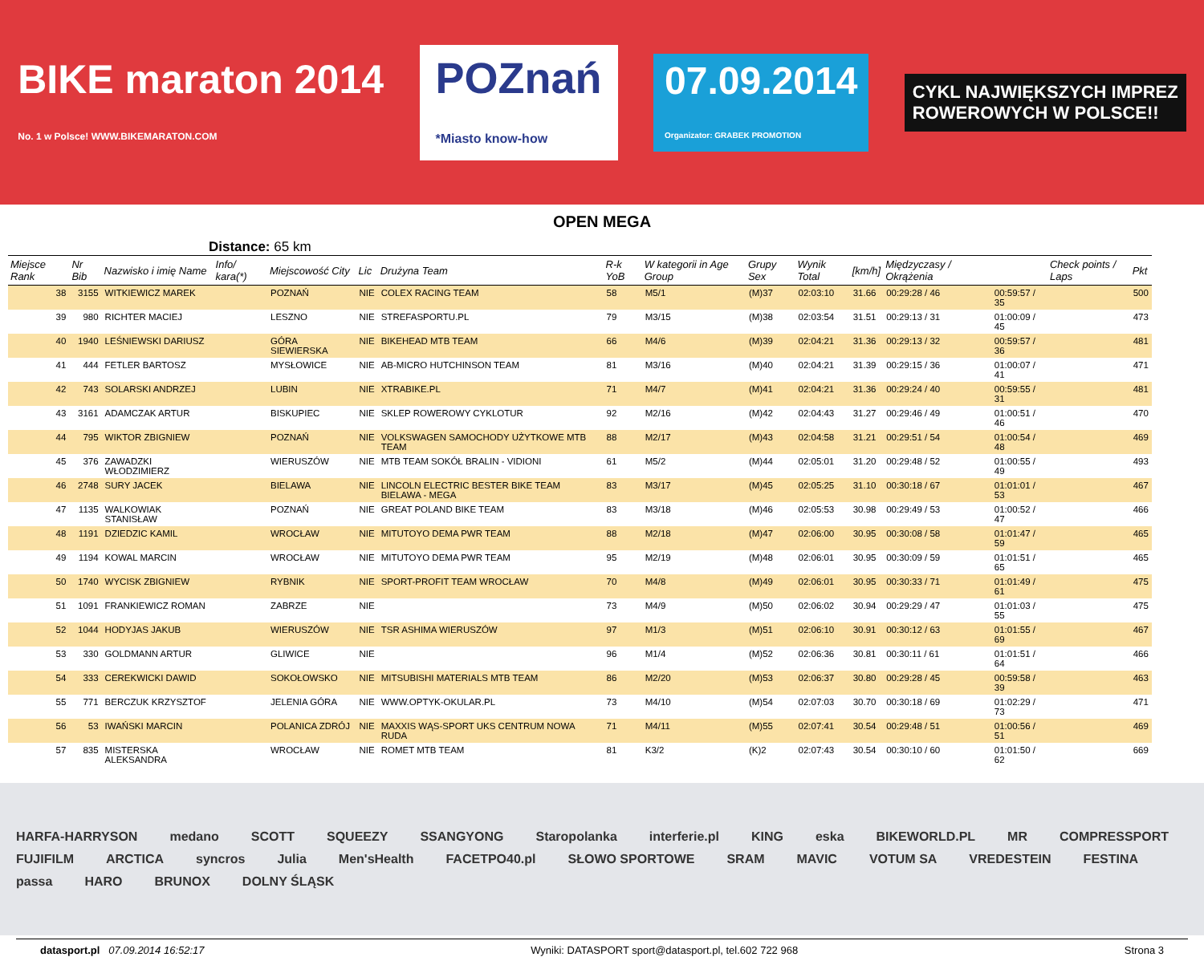BIKE maraton 2014
No. 1 w Polsce! WWW.BIKEMARATON.COM POZnań
*Miasto know-how 07.09.2014
Organizator: GRABEK PROMOTION CYKL NAJWIĘKSZYCH IMPREZ
ROWEROWYCH W POLSCE!!
OPEN MEGA
Distance: 65 km
| Miejsce Rank | Nr Bib | Nazwisko i imię Name | Info/ kara(*) | Miejscowość City | Lic | Drużyna Team | R-k YoB | W kategorii in Age Group | Grupy Sex | Wynik Total | [km/h] | Międzyczasy / Okrążenia | | Check points / Laps | Pkt |
| --- | --- | --- | --- | --- | --- | --- | --- | --- | --- | --- | --- | --- | --- | --- | --- |
| 38 | 3155 | WITKIEWICZ MAREK | | POZNAŃ | NIE | COLEX RACING TEAM | 58 | M5/1 | (M)37 | 02:03:10 | 31.66 | 00:29:28 / 46 | 00:59:57 / 35 | | 500 |
| 39 | 980 | RICHTER MACIEJ | | LESZNO | NIE | STREFASPORTU.PL | 79 | M3/15 | (M)38 | 02:03:54 | 31.51 | 00:29:13 / 31 | 01:00:09 / 45 | | 473 |
| 40 | 1940 | LEŚNIEWSKI DARIUSZ | | GÓRA SIEWIERSKA | NIE | BIKEHEAD MTB TEAM | 66 | M4/6 | (M)39 | 02:04:21 | 31.36 | 00:29:13 / 32 | 00:59:57 / 36 | | 481 |
| 41 | 444 | FETLER BARTOSZ | | MYSŁOWICE | NIE | AB-MICRO HUTCHINSON TEAM | 81 | M3/16 | (M)40 | 02:04:21 | 31.39 | 00:29:15 / 36 | 01:00:07 / 41 | | 471 |
| 42 | 743 | SOLARSKI ANDRZEJ | | LUBIN | NIE | XTRABIKE.PL | 71 | M4/7 | (M)41 | 02:04:21 | 31.36 | 00:29:24 / 40 | 00:59:55 / 31 | | 481 |
| 43 | 3161 | ADAMCZAK ARTUR | | BISKUPIEC | NIE | SKLEP ROWEROWY CYKLOTUR | 92 | M2/16 | (M)42 | 02:04:43 | 31.27 | 00:29:46 / 49 | 01:00:51 / 46 | | 470 |
| 44 | 795 | WIKTOR ZBIGNIEW | | POZNAŃ | NIE | VOLKSWAGEN SAMOCHODY UŻYTKOWE MTB TEAM | 88 | M2/17 | (M)43 | 02:04:58 | 31.21 | 00:29:51 / 54 | 01:00:54 / 48 | | 469 |
| 45 | 376 | ZAWADZKI WŁODZIMIERZ | | WIERUSZÓW | NIE | MTB TEAM SOKÓŁ BRALIN - VIDIONI | 61 | M5/2 | (M)44 | 02:05:01 | 31.20 | 00:29:48 / 52 | 01:00:55 / 49 | | 493 |
| 46 | 2748 | SURY JACEK | | BIELAWA | NIE | LINCOLN ELECTRIC BESTER BIKE TEAM BIELAWA - MEGA | 83 | M3/17 | (M)45 | 02:05:25 | 31.10 | 00:30:18 / 67 | 01:01:01 / 53 | | 467 |
| 47 | 1135 | WALKOWIAK STANISŁAW | | POZNAŃ | NIE | GREAT POLAND BIKE TEAM | 83 | M3/18 | (M)46 | 02:05:53 | 30.98 | 00:29:49 / 53 | 01:00:52 / 47 | | 466 |
| 48 | 1191 | DZIEDZIC KAMIL | | WROCŁAW | NIE | MITUTOYO DEMA PWR TEAM | 88 | M2/18 | (M)47 | 02:06:00 | 30.95 | 00:30:08 / 58 | 01:01:47 / 59 | | 465 |
| 49 | 1194 | KOWAL MARCIN | | WROCŁAW | NIE | MITUTOYO DEMA PWR TEAM | 95 | M2/19 | (M)48 | 02:06:01 | 30.95 | 00:30:09 / 59 | 01:01:51 / 65 | | 465 |
| 50 | 1740 | WYCISK ZBIGNIEW | | RYBNIK | NIE | SPORT-PROFIT TEAM WROCŁAW | 70 | M4/8 | (M)49 | 02:06:01 | 30.95 | 00:30:33 / 71 | 01:01:49 / 61 | | 475 |
| 51 | 1091 | FRANKIEWICZ ROMAN | | ZABRZE | NIE | | 73 | M4/9 | (M)50 | 02:06:02 | 30.94 | 00:29:29 / 47 | 01:01:03 / 55 | | 475 |
| 52 | 1044 | HODYJAS JAKUB | | WIERUSZÓW | NIE | TSR ASHIMA WIERUSZÓW | 97 | M1/3 | (M)51 | 02:06:10 | 30.91 | 00:30:12 / 63 | 01:01:55 / 69 | | 467 |
| 53 | 330 | GOLDMANN ARTUR | | GLIWICE | NIE | | 96 | M1/4 | (M)52 | 02:06:36 | 30.81 | 00:30:11 / 61 | 01:01:51 / 64 | | 466 |
| 54 | 333 | CEREKWICKI DAWID | | SOKOŁOWSKO | NIE | MITSUBISHI MATERIALS MTB TEAM | 86 | M2/20 | (M)53 | 02:06:37 | 30.80 | 00:29:28 / 45 | 00:59:58 / 39 | | 463 |
| 55 | 771 | BERCZUK KRZYSZTOF | | JELENIA GÓRA | NIE | WWW.OPTYK-OKULAR.PL | 73 | M4/10 | (M)54 | 02:07:03 | 30.70 | 00:30:18 / 69 | 01:02:29 / 73 | | 471 |
| 56 | 53 | IWAŃSKI MARCIN | | POLANICA ZDRÓJ | NIE | MAXXIS WĄS-SPORT UKS CENTRUM NOWA RUDA | 71 | M4/11 | (M)55 | 02:07:41 | 30.54 | 00:29:48 / 51 | 01:00:56 / 51 | | 469 |
| 57 | 835 | MISTERSKA ALEKSANDRA | | WROCŁAW | NIE | ROMET MTB TEAM | 81 | K3/2 | (K)2 | 02:07:43 | 30.54 | 00:30:10 / 60 | 01:01:50 / 62 | | 669 |
HARFA-HARRYSON medano SCOTT SQUEEZY SSANGYONG Staropolanka interferie.pl KING eska BIKEWORLD.PL MR COMPRESSPORT FUJIFILM ARCTICA syncros Julia Men'sHealth FACETPO40.pl SŁOWO SPORTOWE SRAM MAVIC VOTUM SA VREDESTEIN FESTINA passa HARO BRUNOX DOLNY ŚLĄSK
datasport.pl 07.09.2014 16:52:17 Wyniki: DATASPORT sport@datasport.pl, tel.602 722 968 Strona 3